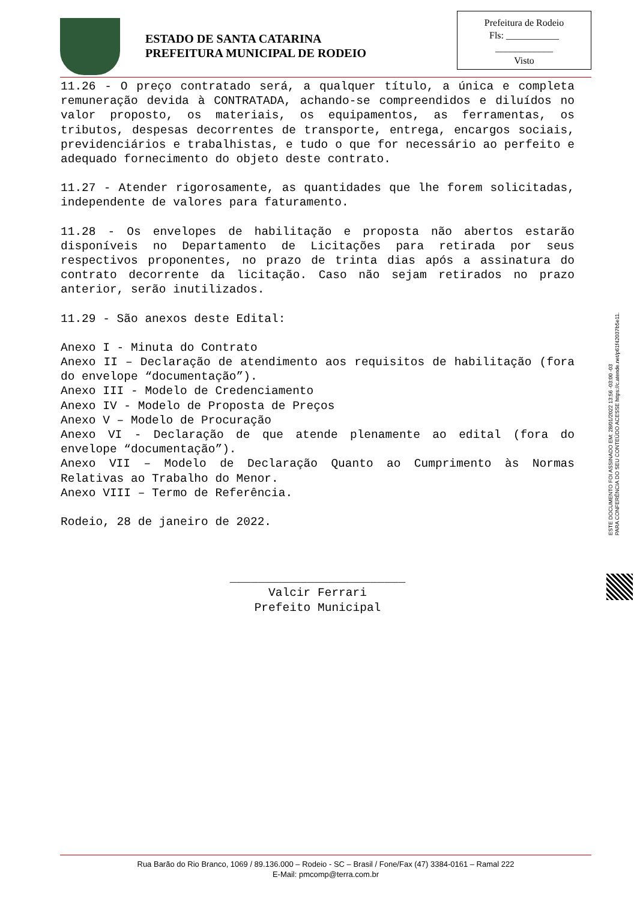ESTADO DE SANTA CATARINA
PREFEITURA MUNICIPAL DE RODEIO
Prefeitura de Rodeio
Fls: ___________
____________
Visto
11.26 - O preço contratado será, a qualquer título, a única e completa remuneração devida à CONTRATADA, achando-se compreendidos e diluídos no valor proposto, os materiais, os equipamentos, as ferramentas, os tributos, despesas decorrentes de transporte, entrega, encargos sociais, previdenciários e trabalhistas, e tudo o que for necessário ao perfeito e adequado fornecimento do objeto deste contrato.
11.27 - Atender rigorosamente, as quantidades que lhe forem solicitadas, independente de valores para faturamento.
11.28 - Os envelopes de habilitação e proposta não abertos estarão disponíveis no Departamento de Licitações para retirada por seus respectivos proponentes, no prazo de trinta dias após a assinatura do contrato decorrente da licitação. Caso não sejam retirados no prazo anterior, serão inutilizados.
11.29 - São anexos deste Edital:
Anexo I - Minuta do Contrato
Anexo II – Declaração de atendimento aos requisitos de habilitação (fora do envelope “documentação”).
Anexo III - Modelo de Credenciamento
Anexo IV - Modelo de Proposta de Preços
Anexo V – Modelo de Procuração
Anexo VI - Declaração de que atende plenamente ao edital (fora do envelope “documentação”).
Anexo VII – Modelo de Declaração Quanto ao Cumprimento às Normas Relativas ao Trabalho do Menor.
Anexo VIII – Termo de Referência.
Rodeio, 28 de janeiro de 2022.
_________________________
Valcir Ferrari
Prefeito Municipal
ESTE DOCUMENTO FOI ASSINADO EM: 28/01/2022 13:56 -03:00 -03
PARA CONFERÊNCIA DO SEU CONTEÚDO ACESSE https://c.atende.net/p61f42037b5e11.
Rua Barão do Rio Branco, 1069 / 89.136.000 – Rodeio - SC – Brasil / Fone/Fax (47) 3384-0161 – Ramal 222
E-Mail: pmcomp@terra.com.br